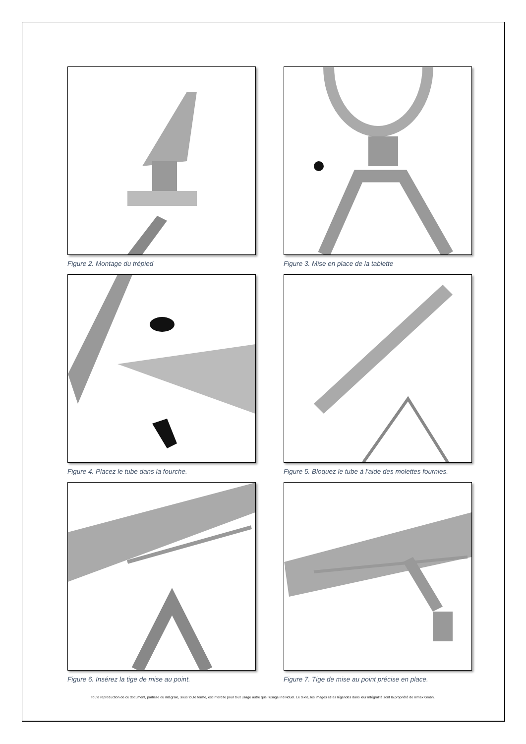Figure 2. Montage du trépied
Figure 3. Mise en place de la tablette
Figure 4. Placez le tube dans la fourche.
Figure 5. Bloquez le tube à l'aide des molettes fournies.
Figure 6. Insérez la tige de mise au point.
Figure 7. Tige de mise au point précise en place.
Toute reproduction de ce document, partielle ou intégrale, sous toute forme, est interdite pour tout usage autre que l’usage individuel. Le texte, les images et les légendes dans leur intégralité sont la propriété de nimax Gmbh.